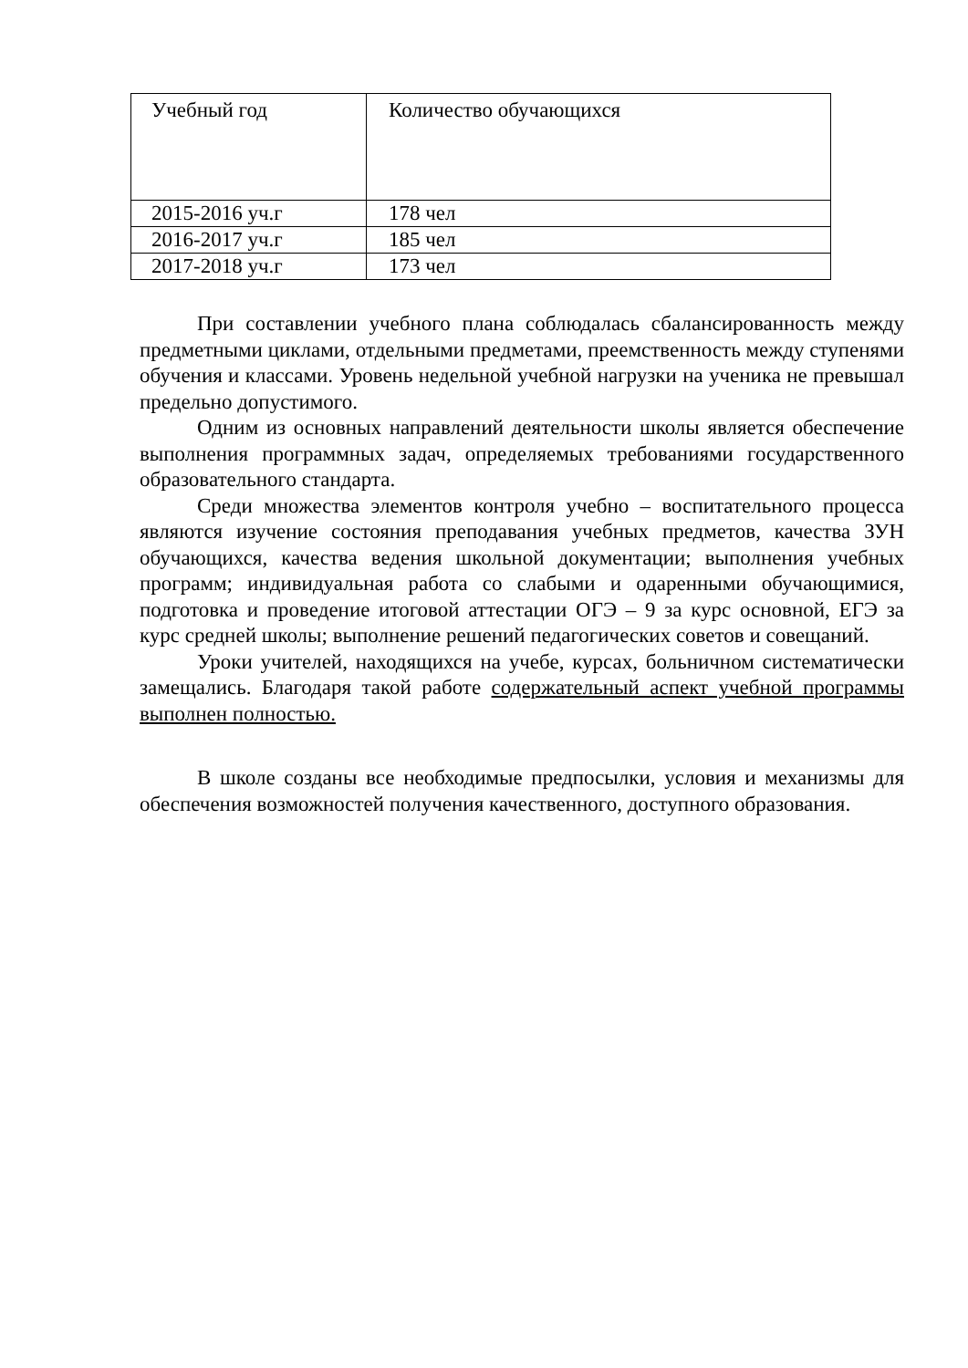| Учебный год | Количество обучающихся |
| --- | --- |
| 2015-2016 уч.г | 178 чел |
| 2016-2017 уч.г | 185 чел |
| 2017-2018 уч.г | 173 чел |
При составлении учебного плана соблюдалась сбалансированность между предметными циклами, отдельными предметами, преемственность между ступенями обучения и классами. Уровень недельной учебной нагрузки на ученика не превышал предельно допустимого.
Одним из основных направлений деятельности школы является обеспечение выполнения программных задач, определяемых требованиями государственного образовательного стандарта.
Среди множества элементов контроля учебно – воспитательного процесса являются изучение состояния преподавания учебных предметов, качества ЗУН обучающихся, качества ведения школьной документации; выполнения учебных программ; индивидуальная работа со слабыми и одаренными обучающимися, подготовка и проведение итоговой аттестации ОГЭ – 9 за курс основной, ЕГЭ за курс средней школы; выполнение решений педагогических советов и совещаний.
Уроки учителей, находящихся на учебе, курсах, больничном систематически замещались. Благодаря такой работе содержательный аспект учебной программы выполнен полностью.
В школе созданы все необходимые предпосылки, условия и механизмы для обеспечения возможностей получения качественного, доступного образования.